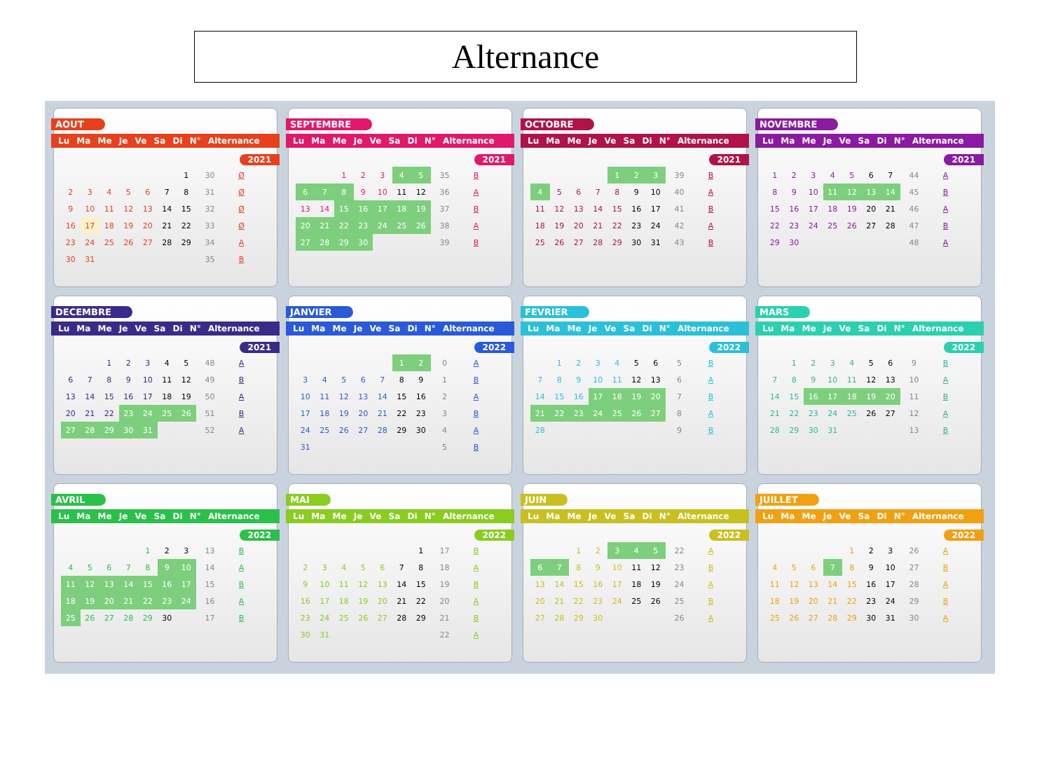Alternance
AOUT
Lu Ma Me Je Ve Sa Di N° Alternance
2021
| | | | | | | 1 | 30 | Ø |
| 2 | 3 | 4 | 5 | 6 | 7 | 8 | 31 | Ø |
| 9 | 10 | 11 | 12 | 13 | 14 | 15 | 32 | Ø |
| 16 | 17 | 18 | 19 | 20 | 21 | 22 | 33 | Ø |
| 23 | 24 | 25 | 26 | 27 | 28 | 29 | 34 | A |
| 30 | 31 | | | | | | 35 | B |
SEPTEMBRE
Lu Ma Me Je Ve Sa Di N° Alternance
2021
| | | 1 | 2 | 3 | 4 | 5 | 35 | B |
| 6 | 7 | 8 | 9 | 10 | 11 | 12 | 36 | A |
| 13 | 14 | 15 | 16 | 17 | 18 | 19 | 37 | B |
| 20 | 21 | 22 | 23 | 24 | 25 | 26 | 38 | A |
| 27 | 28 | 29 | 30 | | | | 39 | B |
OCTOBRE
Lu Ma Me Je Ve Sa Di N° Alternance
2021
| | | | | 1 | 2 | 3 | 39 | B |
| 4 | 5 | 6 | 7 | 8 | 9 | 10 | 40 | A |
| 11 | 12 | 13 | 14 | 15 | 16 | 17 | 41 | B |
| 18 | 19 | 20 | 21 | 22 | 23 | 24 | 42 | A |
| 25 | 26 | 27 | 28 | 29 | 30 | 31 | 43 | B |
NOVEMBRE
Lu Ma Me Je Ve Sa Di N° Alternance
2021
| 1 | 2 | 3 | 4 | 5 | 6 | 7 | 44 | A |
| 8 | 9 | 10 | 11 | 12 | 13 | 14 | 45 | B |
| 15 | 16 | 17 | 18 | 19 | 20 | 21 | 46 | A |
| 22 | 23 | 24 | 25 | 26 | 27 | 28 | 47 | B |
| 29 | 30 | | | | | | 48 | A |
DECEMBRE
Lu Ma Me Je Ve Sa Di N° Alternance
2021
| | | 1 | 2 | 3 | 4 | 5 | 48 | A |
| 6 | 7 | 8 | 9 | 10 | 11 | 12 | 49 | B |
| 13 | 14 | 15 | 16 | 17 | 18 | 19 | 50 | A |
| 20 | 21 | 22 | 23 | 24 | 25 | 26 | 51 | B |
| 27 | 28 | 29 | 30 | 31 | | | 52 | A |
JANVIER
Lu Ma Me Je Ve Sa Di N° Alternance
2022
| | | | | | 1 | 2 | 0 | A |
| 3 | 4 | 5 | 6 | 7 | 8 | 9 | 1 | B |
| 10 | 11 | 12 | 13 | 14 | 15 | 16 | 2 | A |
| 17 | 18 | 19 | 20 | 21 | 22 | 23 | 3 | B |
| 24 | 25 | 26 | 27 | 28 | 29 | 30 | 4 | A |
| 31 | | | | | | | 5 | B |
FEVRIER
Lu Ma Me Je Ve Sa Di N° Alternance
2022
| | 1 | 2 | 3 | 4 | 5 | 6 | 5 | B |
| 7 | 8 | 9 | 10 | 11 | 12 | 13 | 6 | A |
| 14 | 15 | 16 | 17 | 18 | 19 | 20 | 7 | B |
| 21 | 22 | 23 | 24 | 25 | 26 | 27 | 8 | A |
| 28 | | | | | | | 9 | B |
MARS
Lu Ma Me Je Ve Sa Di N° Alternance
2022
| | 1 | 2 | 3 | 4 | 5 | 6 | 9 | B |
| 7 | 8 | 9 | 10 | 11 | 12 | 13 | 10 | A |
| 14 | 15 | 16 | 17 | 18 | 19 | 20 | 11 | B |
| 21 | 22 | 23 | 24 | 25 | 26 | 27 | 12 | A |
| 28 | 29 | 30 | 31 | | | | 13 | B |
AVRIL
Lu Ma Me Je Ve Sa Di N° Alternance
2022
| | | | | 1 | 2 | 3 | 13 | B |
| 4 | 5 | 6 | 7 | 8 | 9 | 10 | 14 | A |
| 11 | 12 | 13 | 14 | 15 | 16 | 17 | 15 | B |
| 18 | 19 | 20 | 21 | 22 | 23 | 24 | 16 | A |
| 25 | 26 | 27 | 28 | 29 | 30 | | 17 | B |
MAI
Lu Ma Me Je Ve Sa Di N° Alternance
2022
| | | | | | | 1 | 17 | B |
| 2 | 3 | 4 | 5 | 6 | 7 | 8 | 18 | A |
| 9 | 10 | 11 | 12 | 13 | 14 | 15 | 19 | B |
| 16 | 17 | 18 | 19 | 20 | 21 | 22 | 20 | A |
| 23 | 24 | 25 | 26 | 27 | 28 | 29 | 21 | B |
| 30 | 31 | | | | | | 22 | A |
JUIN
Lu Ma Me Je Ve Sa Di N° Alternance
2022
| | | 1 | 2 | 3 | 4 | 5 | 22 | A |
| 6 | 7 | 8 | 9 | 10 | 11 | 12 | 23 | B |
| 13 | 14 | 15 | 16 | 17 | 18 | 19 | 24 | A |
| 20 | 21 | 22 | 23 | 24 | 25 | 26 | 25 | B |
| 27 | 28 | 29 | 30 | | | | 26 | A |
JUILLET
Lu Ma Me Je Ve Sa Di N° Alternance
2022
| | | | | 1 | 2 | 3 | 26 | A |
| 4 | 5 | 6 | 7 | 8 | 9 | 10 | 27 | B |
| 11 | 12 | 13 | 14 | 15 | 16 | 17 | 28 | A |
| 18 | 19 | 20 | 21 | 22 | 23 | 24 | 29 | B |
| 25 | 26 | 27 | 28 | 29 | 30 | 31 | 30 | A |